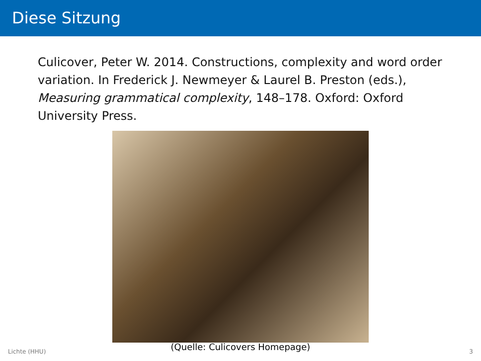Diese Sitzung
Culicover, Peter W. 2014. Constructions, complexity and word order variation. In Frederick J. Newmeyer & Laurel B. Preston (eds.), Measuring grammatical complexity, 148–178. Oxford: Oxford University Press.
(Quelle: Culicovers Homepage)
Lichte (HHU) 3